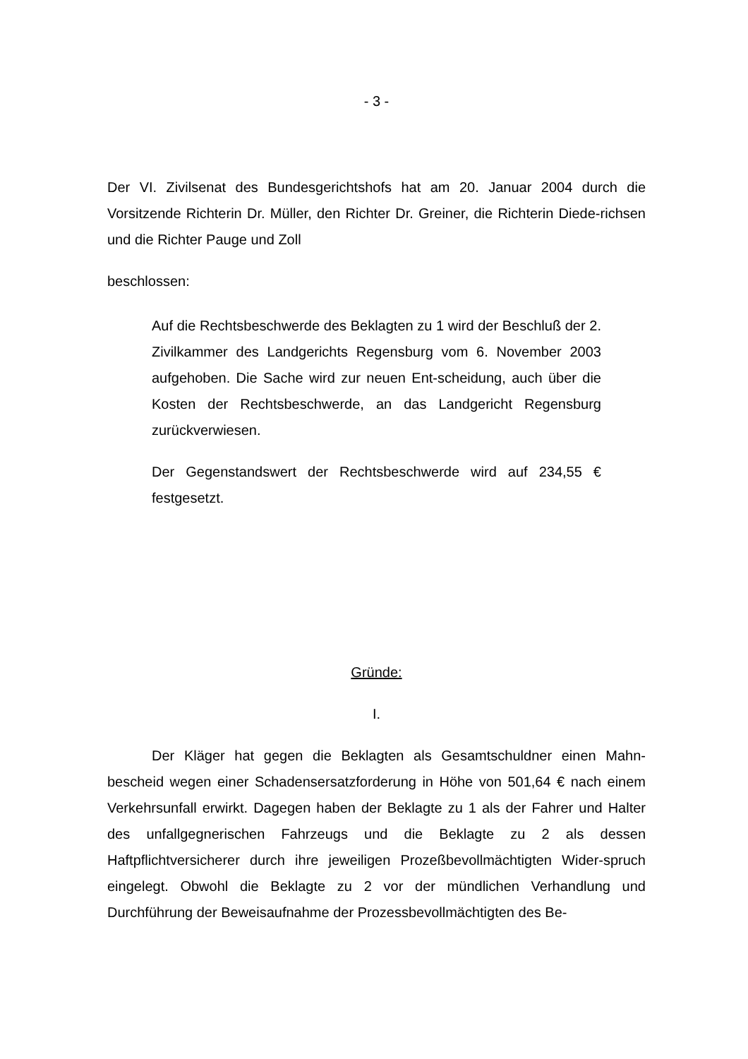- 3 -
Der VI. Zivilsenat des Bundesgerichtshofs hat am 20. Januar 2004 durch die Vorsitzende Richterin Dr. Müller, den Richter Dr. Greiner, die Richterin Diede-richsen und die Richter Pauge und Zoll
beschlossen:
Auf die Rechtsbeschwerde des Beklagten zu 1 wird der Beschluß der 2. Zivilkammer des Landgerichts Regensburg vom 6. November 2003 aufgehoben. Die Sache wird zur neuen Ent-scheidung, auch über die Kosten der Rechtsbeschwerde, an das Landgericht Regensburg zurückverwiesen.
Der Gegenstandswert der Rechtsbeschwerde wird auf 234,55 € festgesetzt.
Gründe:
I.
Der Kläger hat gegen die Beklagten als Gesamtschuldner einen Mahn-bescheid wegen einer Schadensersatzforderung in Höhe von 501,64 € nach einem Verkehrsunfall erwirkt. Dagegen haben der Beklagte zu 1 als der Fahrer und Halter des unfallgegnerischen Fahrzeugs und die Beklagte zu 2 als dessen Haftpflichtversicherer durch ihre jeweiligen Prozeßbevollmächtigten Wider-spruch eingelegt. Obwohl die Beklagte zu 2 vor der mündlichen Verhandlung und Durchführung der Beweisaufnahme der Prozessbevollmächtigten des Be-